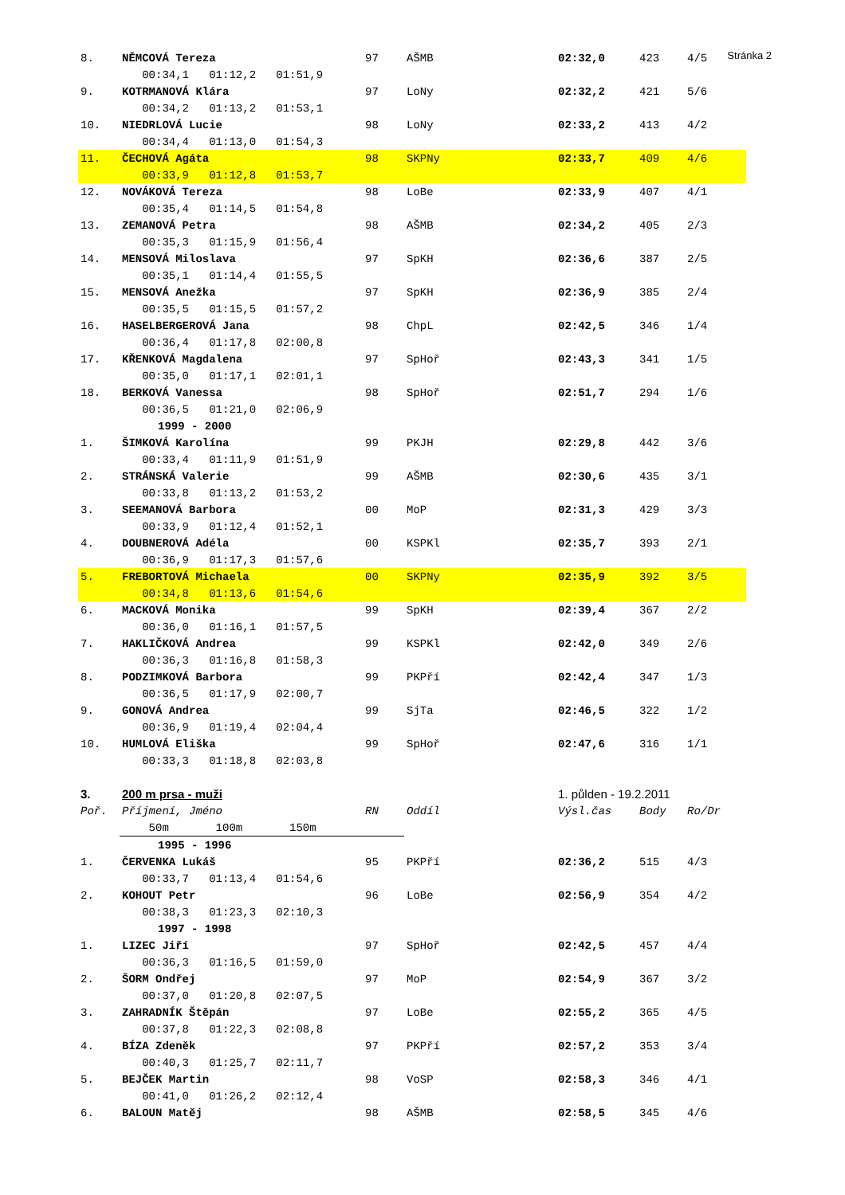Stránka 2
| 8. | NĚMCOVÁ Tereza | 97 | AŠMB | 02:32,0 | 423 | 4/5 |
| | 00:34,1 01:12,2 01:51,9 | | | | | |
| 9. | KOTRMANOVÁ Klára | 97 | LoNy | 02:32,2 | 421 | 5/6 |
| | 00:34,2 01:13,2 01:53,1 | | | | | |
| 10. | NIEDRLOVÁ Lucie | 98 | LoNy | 02:33,2 | 413 | 4/2 |
| | 00:34,4 01:13,0 01:54,3 | | | | | |
| 11. | ČECHOVÁ Agáta | 98 | SKPNy | 02:33,7 | 409 | 4/6 |
| | 00:33,9 01:12,8 01:53,7 | | | | | |
| 12. | NOVÁKOVÁ Tereza | 98 | LoBe | 02:33,9 | 407 | 4/1 |
| | 00:35,4 01:14,5 01:54,8 | | | | | |
| 13. | ZEMANOVÁ Petra | 98 | AŠMB | 02:34,2 | 405 | 2/3 |
| | 00:35,3 01:15,9 01:56,4 | | | | | |
| 14. | MENSOVÁ Miloslava | 97 | SpKH | 02:36,6 | 387 | 2/5 |
| | 00:35,1 01:14,4 01:55,5 | | | | | |
| 15. | MENSOVÁ Anežka | 97 | SpKH | 02:36,9 | 385 | 2/4 |
| | 00:35,5 01:15,5 01:57,2 | | | | | |
| 16. | HASELBERGEROVÁ Jana | 98 | ChpL | 02:42,5 | 346 | 1/4 |
| | 00:36,4 01:17,8 02:00,8 | | | | | |
| 17. | KŘENKOVÁ Magdalena | 97 | SpHoř | 02:43,3 | 341 | 1/5 |
| | 00:35,0 01:17,1 02:01,1 | | | | | |
| 18. | BERKOVÁ Vanessa | 98 | SpHoř | 02:51,7 | 294 | 1/6 |
| | 00:36,5 01:21,0 02:06,9 | | | | | |
| 1999 - 2000 | | | | | | |
| 1. | ŠIMKOVÁ Karolína | 99 | PKJH | 02:29,8 | 442 | 3/6 |
| | 00:33,4 01:11,9 01:51,9 | | | | | |
| 2. | STRÁNSKÁ Valerie | 99 | AŠMB | 02:30,6 | 435 | 3/1 |
| | 00:33,8 01:13,2 01:53,2 | | | | | |
| 3. | SEEMANOVÁ Barbora | 00 | MoP | 02:31,3 | 429 | 3/3 |
| | 00:33,9 01:12,4 01:52,1 | | | | | |
| 4. | DOUBNEROVÁ Adéla | 00 | KSPKl | 02:35,7 | 393 | 2/1 |
| | 00:36,9 01:17,3 01:57,6 | | | | | |
| 5. | FREBORTOVÁ Michaela | 00 | SKPNy | 02:35,9 | 392 | 3/5 |
| | 00:34,8 01:13,6 01:54,6 | | | | | |
| 6. | MACKOVÁ Monika | 99 | SpKH | 02:39,4 | 367 | 2/2 |
| | 00:36,0 01:16,1 01:57,5 | | | | | |
| 7. | HAKLIČKOVÁ Andrea | 99 | KSPKl | 02:42,0 | 349 | 2/6 |
| | 00:36,3 01:16,8 01:58,3 | | | | | |
| 8. | PODZIMKOVÁ Barbora | 99 | PKPří | 02:42,4 | 347 | 1/3 |
| | 00:36,5 01:17,9 02:00,7 | | | | | |
| 9. | GONOVÁ Andrea | 99 | SjTa | 02:46,5 | 322 | 1/2 |
| | 00:36,9 01:19,4 02:04,4 | | | | | |
| 10. | HUMLOVÁ Eliška | 99 | SpHoř | 02:47,6 | 316 | 1/1 |
| | 00:33,3 01:18,8 02:03,8 | | | | | |
| 3. | 200 m prsa - muži | | | 1. půlden - 19.2.2011 | | |
| Poř. | Příjmení, Jméno | RN | Oddíl | Výsl.čas | Body | Ro/Dr |
| | 50m 100m 150m | | | | | |
| 1995 - 1996 | | | | | | |
| 1. | ČERVENKA Lukáš | 95 | PKPří | 02:36,2 | 515 | 4/3 |
| | 00:33,7 01:13,4 01:54,6 | | | | | |
| 2. | KOHOUT Petr | 96 | LoBe | 02:56,9 | 354 | 4/2 |
| | 00:38,3 01:23,3 02:10,3 | | | | | |
| 1997 - 1998 | | | | | | |
| 1. | LIZEC Jiří | 97 | SpHoř | 02:42,5 | 457 | 4/4 |
| | 00:36,3 01:16,5 01:59,0 | | | | | |
| 2. | ŠORM Ondřej | 97 | MoP | 02:54,9 | 367 | 3/2 |
| | 00:37,0 01:20,8 02:07,5 | | | | | |
| 3. | ZAHRADNÍK Štěpán | 97 | LoBe | 02:55,2 | 365 | 4/5 |
| | 00:37,8 01:22,3 02:08,8 | | | | | |
| 4. | BÍZA Zdeněk | 97 | PKPří | 02:57,2 | 353 | 3/4 |
| | 00:40,3 01:25,7 02:11,7 | | | | | |
| 5. | BEJČEK Martin | 98 | VoSP | 02:58,3 | 346 | 4/1 |
| | 00:41,0 01:26,2 02:12,4 | | | | | |
| 6. | BALOUN Matěj | 98 | AŠMB | 02:58,5 | 345 | 4/6 |